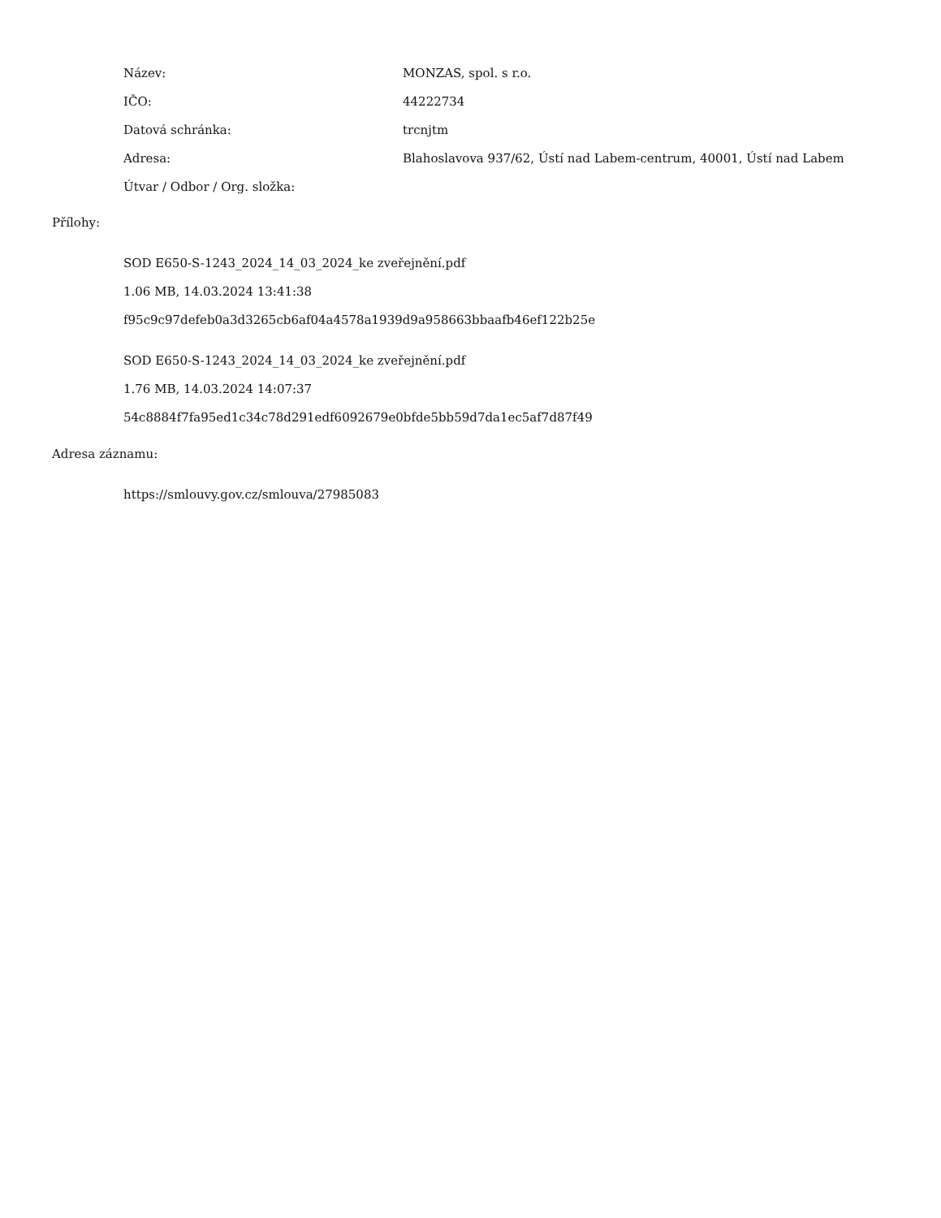| Název: | MONZAS, spol. s r.o. |
| IČO: | 44222734 |
| Datová schránka: | trcnjtm |
| Adresa: | Blahoslavova 937/62, Ústí nad Labem-centrum, 40001, Ústí nad Labem |
| Útvar / Odbor / Org. složka: | |
Přílohy:
SOD E650-S-1243_2024_14_03_2024_ke zveřejnění.pdf
1.06 MB, 14.03.2024 13:41:38
f95c9c97defeb0a3d3265cb6af04a4578a1939d9a958663bbaafb46ef122b25e
SOD E650-S-1243_2024_14_03_2024_ke zveřejnění.pdf
1.76 MB, 14.03.2024 14:07:37
54c8884f7fa95ed1c34c78d291edf6092679e0bfde5bb59d7da1ec5af7d87f49
Adresa záznamu:
https://smlouvy.gov.cz/smlouva/27985083